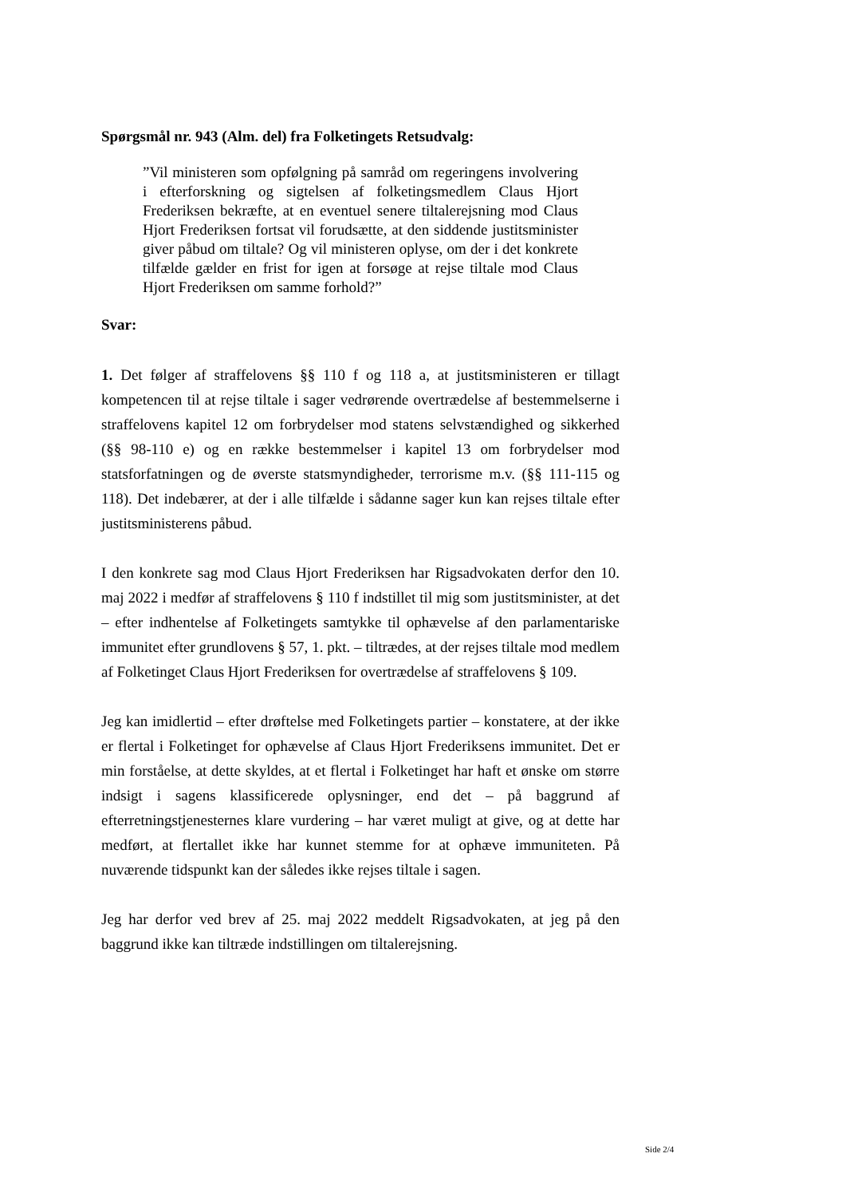Spørgsmål nr. 943 (Alm. del) fra Folketingets Retsudvalg:
”Vil ministeren som opfølgning på samråd om regeringens involvering i efterforskning og sigtelsen af folketingsmedlem Claus Hjort Frederiksen bekræfte, at en eventuel senere tiltalerejsning mod Claus Hjort Frederiksen fortsat vil forudsætte, at den siddende justitsminister giver påbud om tiltale? Og vil ministeren oplyse, om der i det konkrete tilfælde gælder en frist for igen at forsøge at rejse tiltale mod Claus Hjort Frederiksen om samme forhold?”
Svar:
1. Det følger af straffelovens §§ 110 f og 118 a, at justitsministeren er tillagt kompetencen til at rejse tiltale i sager vedrørende overtrædelse af bestemmelserne i straffelovens kapitel 12 om forbrydelser mod statens selvstændighed og sikkerhed (§§ 98-110 e) og en række bestemmelser i kapitel 13 om forbrydelser mod statsforfatningen og de øverste statsmyndigheder, terrorisme m.v. (§§ 111-115 og 118). Det indebærer, at der i alle tilfælde i sådanne sager kun kan rejses tiltale efter justitsministerens påbud.
I den konkrete sag mod Claus Hjort Frederiksen har Rigsadvokaten derfor den 10. maj 2022 i medfør af straffelovens § 110 f indstillet til mig som justitsminister, at det – efter indhentelse af Folketingets samtykke til ophævelse af den parlamentariske immunitet efter grundlovens § 57, 1. pkt. – tiltrædes, at der rejses tiltale mod medlem af Folketinget Claus Hjort Frederiksen for overtrædelse af straffelovens § 109.
Jeg kan imidlertid – efter drøftelse med Folketingets partier – konstatere, at der ikke er flertal i Folketinget for ophævelse af Claus Hjort Frederiksens immunitet. Det er min forståelse, at dette skyldes, at et flertal i Folketinget har haft et ønske om større indsigt i sagens klassificerede oplysninger, end det – på baggrund af efterretningstjenesternes klare vurdering – har været muligt at give, og at dette har medført, at flertallet ikke har kunnet stemme for at ophæve immuniteten. På nuværende tidspunkt kan der således ikke rejses tiltale i sagen.
Jeg har derfor ved brev af 25. maj 2022 meddelt Rigsadvokaten, at jeg på den baggrund ikke kan tiltræde indstillingen om tiltalerejsning.
Side 2/4